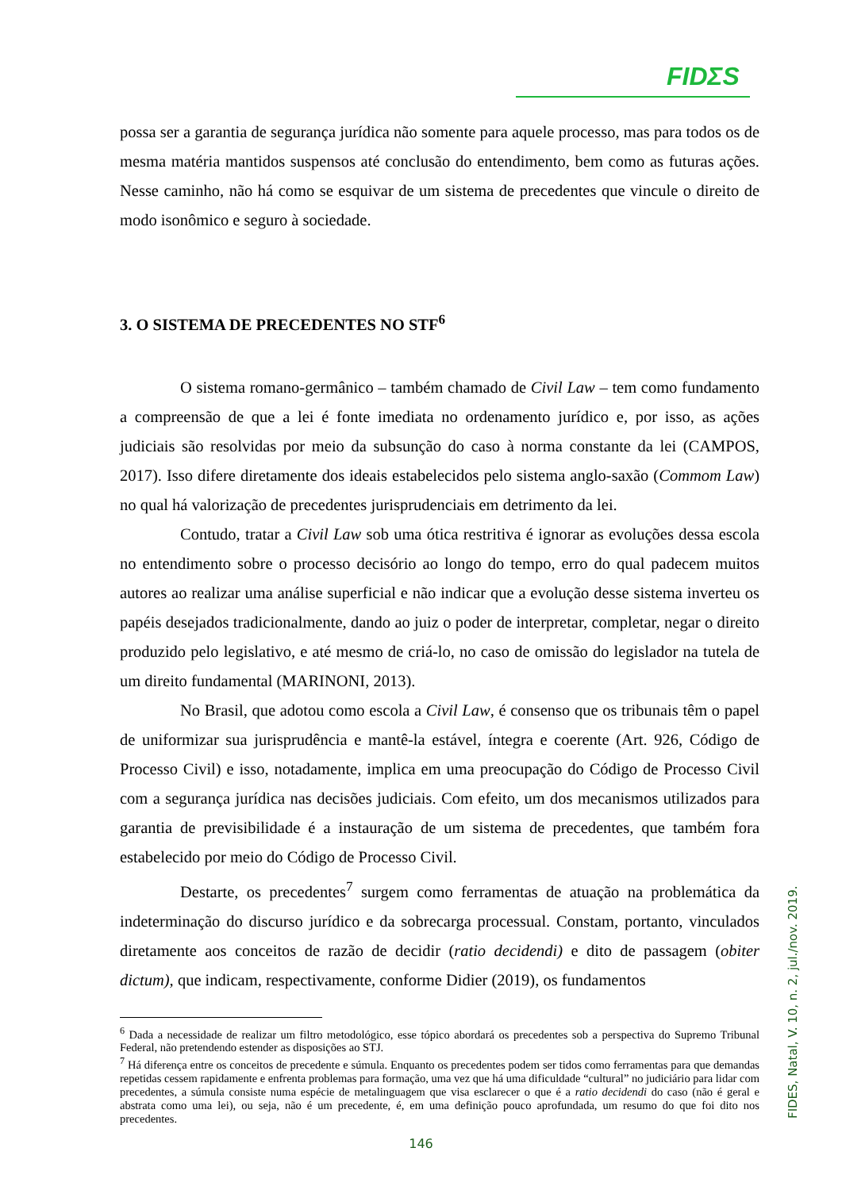FIDΣS
possa ser a garantia de segurança jurídica não somente para aquele processo, mas para todos os de mesma matéria mantidos suspensos até conclusão do entendimento, bem como as futuras ações. Nesse caminho, não há como se esquivar de um sistema de precedentes que vincule o direito de modo isonômico e seguro à sociedade.
3. O SISTEMA DE PRECEDENTES NO STF<sup>6</sup>
O sistema romano-germânico – também chamado de Civil Law – tem como fundamento a compreensão de que a lei é fonte imediata no ordenamento jurídico e, por isso, as ações judiciais são resolvidas por meio da subsunção do caso à norma constante da lei (CAMPOS, 2017). Isso difere diretamente dos ideais estabelecidos pelo sistema anglo-saxão (Commom Law) no qual há valorização de precedentes jurisprudenciais em detrimento da lei.
Contudo, tratar a Civil Law sob uma ótica restritiva é ignorar as evoluções dessa escola no entendimento sobre o processo decisório ao longo do tempo, erro do qual padecem muitos autores ao realizar uma análise superficial e não indicar que a evolução desse sistema inverteu os papéis desejados tradicionalmente, dando ao juiz o poder de interpretar, completar, negar o direito produzido pelo legislativo, e até mesmo de criá-lo, no caso de omissão do legislador na tutela de um direito fundamental (MARINONI, 2013).
No Brasil, que adotou como escola a Civil Law, é consenso que os tribunais têm o papel de uniformizar sua jurisprudência e mantê-la estável, íntegra e coerente (Art. 926, Código de Processo Civil) e isso, notadamente, implica em uma preocupação do Código de Processo Civil com a segurança jurídica nas decisões judiciais. Com efeito, um dos mecanismos utilizados para garantia de previsibilidade é a instauração de um sistema de precedentes, que também fora estabelecido por meio do Código de Processo Civil.
Destarte, os precedentes<sup>7</sup> surgem como ferramentas de atuação na problemática da indeterminação do discurso jurídico e da sobrecarga processual. Constam, portanto, vinculados diretamente aos conceitos de razão de decidir (ratio decidendi) e dito de passagem (obiter dictum), que indicam, respectivamente, conforme Didier (2019), os fundamentos
<sup>6</sup> Dada a necessidade de realizar um filtro metodológico, esse tópico abordará os precedentes sob a perspectiva do Supremo Tribunal Federal, não pretendendo estender as disposições ao STJ.
<sup>7</sup> Há diferença entre os conceitos de precedente e súmula. Enquanto os precedentes podem ser tidos como ferramentas para que demandas repetidas cessem rapidamente e enfrenta problemas para formação, uma vez que há uma dificuldade “cultural” no judiciário para lidar com precedentes, a súmula consiste numa espécie de metalinguagem que visa esclarecer o que é a ratio decidendi do caso (não é geral e abstrata como uma lei), ou seja, não é um precedente, é, em uma definição pouco aprofundada, um resumo do que foi dito nos precedentes.
FIDES, Natal, V. 10, n. 2, jul./nov. 2019.
146